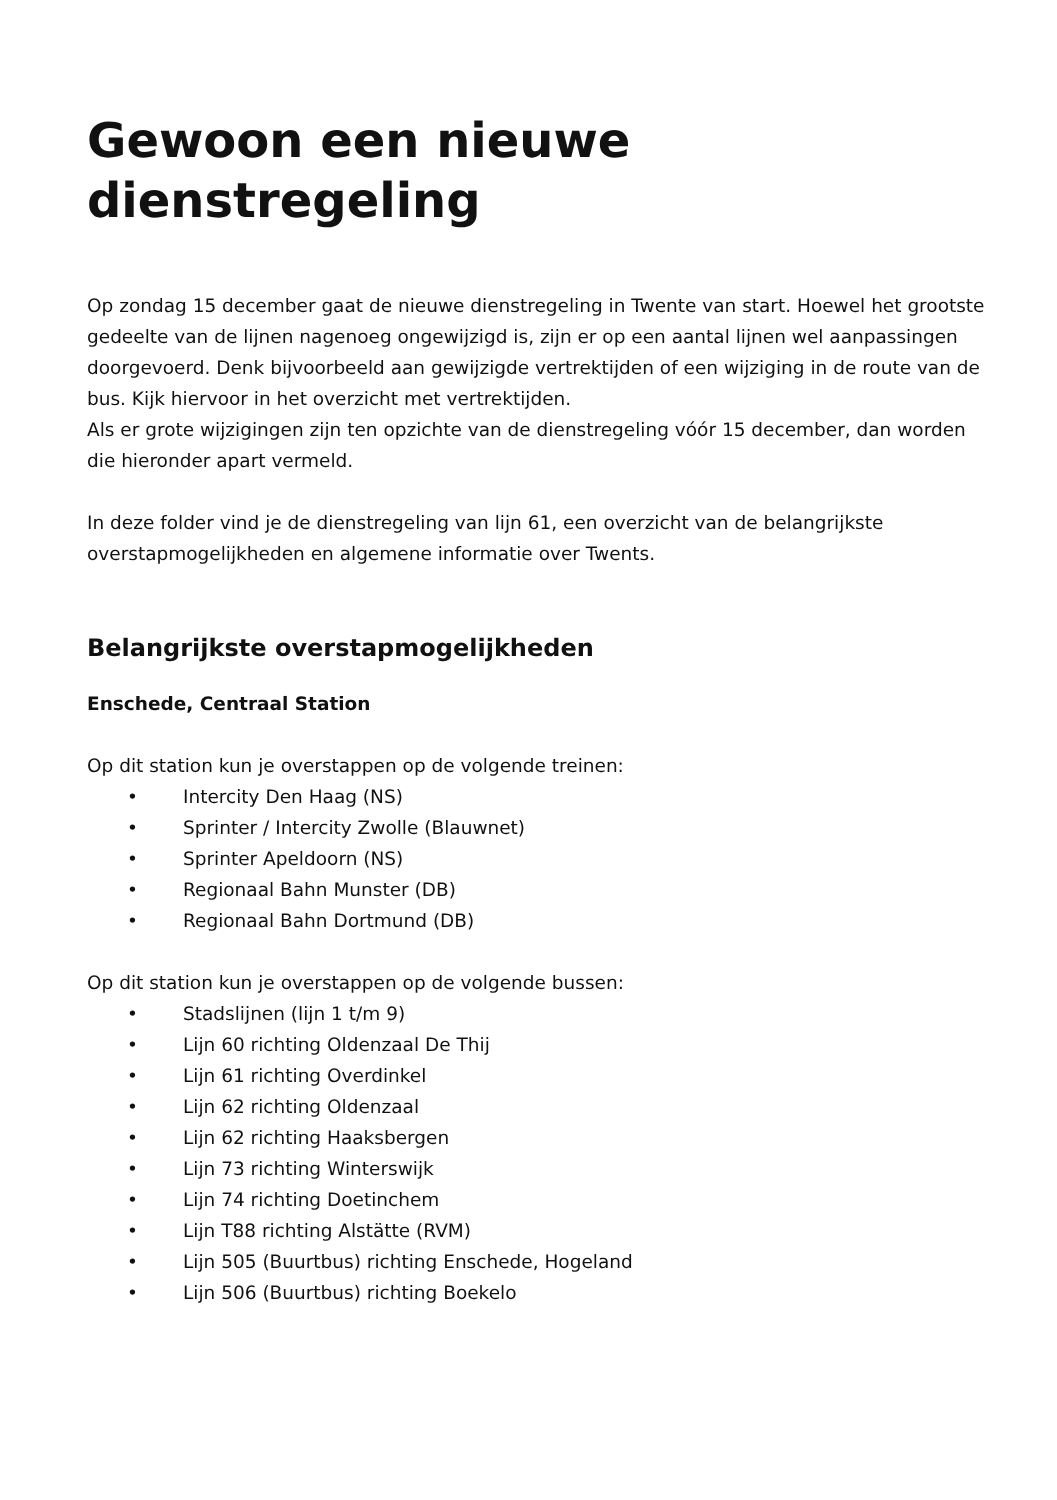Gewoon een nieuwe dienstregeling
Op zondag 15 december gaat de nieuwe dienstregeling in Twente van start. Hoewel het grootste gedeelte van de lijnen nagenoeg ongewijzigd is, zijn er op een aantal lijnen wel aanpassingen doorgevoerd. Denk bijvoorbeeld aan gewijzigde vertrektijden of een wijziging in de route van de bus. Kijk hiervoor in het overzicht met vertrektijden.
Als er grote wijzigingen zijn ten opzichte van de dienstregeling vóór 15 december, dan worden die hieronder apart vermeld.
In deze folder vind je de dienstregeling van lijn 61, een overzicht van de belangrijkste overstapmogelijkheden en algemene informatie over Twents.
Belangrijkste overstapmogelijkheden
Enschede, Centraal Station
Op dit station kun je overstappen op de volgende treinen:
• Intercity Den Haag (NS)
• Sprinter / Intercity Zwolle (Blauwnet)
• Sprinter Apeldoorn (NS)
• Regionaal Bahn Munster (DB)
• Regionaal Bahn Dortmund (DB)
Op dit station kun je overstappen op de volgende bussen:
• Stadslijnen (lijn 1 t/m 9)
• Lijn 60 richting Oldenzaal De Thij
• Lijn 61 richting Overdinkel
• Lijn 62 richting Oldenzaal
• Lijn 62 richting Haaksbergen
• Lijn 73 richting Winterswijk
• Lijn 74 richting Doetinchem
• Lijn T88 richting Alstätte (RVM)
• Lijn 505 (Buurtbus) richting Enschede, Hogeland
• Lijn 506 (Buurtbus) richting Boekelo